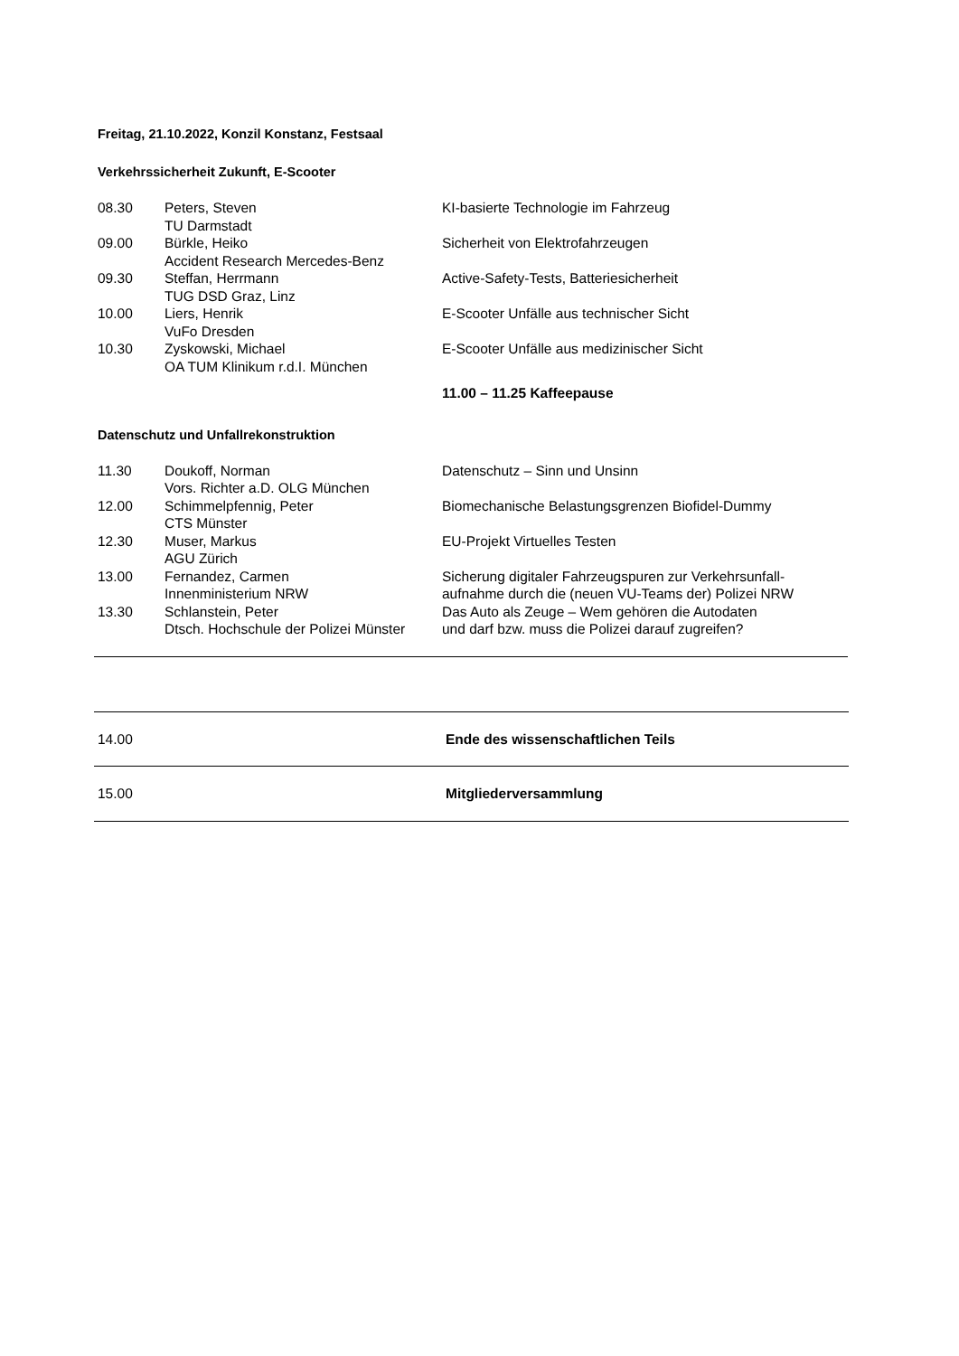Freitag, 21.10.2022, Konzil Konstanz, Festsaal
Verkehrssicherheit Zukunft, E-Scooter
| 08.30 | Peters, Steven TU Darmstadt | KI-basierte Technologie im Fahrzeug |
| 09.00 | Bürkle, Heiko Accident Research Mercedes-Benz | Sicherheit von Elektrofahrzeugen |
| 09.30 | Steffan, Herrmann TUG DSD Graz, Linz | Active-Safety-Tests, Batteriesicherheit |
| 10.00 | Liers, Henrik VuFo Dresden | E-Scooter Unfälle aus technischer Sicht |
| 10.30 | Zyskowski, Michael OA TUM Klinikum r.d.I. München | E-Scooter Unfälle aus medizinischer Sicht |
| | | 11.00 – 11.25 Kaffeepause |
Datenschutz und Unfallrekonstruktion
| 11.30 | Doukoff, Norman Vors. Richter a.D. OLG München | Datenschutz – Sinn und Unsinn |
| 12.00 | Schimmelpfennig, Peter CTS Münster | Biomechanische Belastungsgrenzen Biofidel-Dummy |
| 12.30 | Muser, Markus AGU Zürich | EU-Projekt Virtuelles Testen |
| 13.00 | Fernandez, Carmen Innenministerium NRW | Sicherung digitaler Fahrzeugspuren zur Verkehrsunfall- aufnahme durch die (neuen VU-Teams der) Polizei NRW |
| 13.30 | Schlanstein, Peter Dtsch. Hochschule der Polizei Münster | Das Auto als Zeuge – Wem gehören die Autodaten und darf bzw. muss die Polizei darauf zugreifen? |
| 14.00 | | Ende des wissenschaftlichen Teils |
| 15.00 | | Mitgliederversammlung |